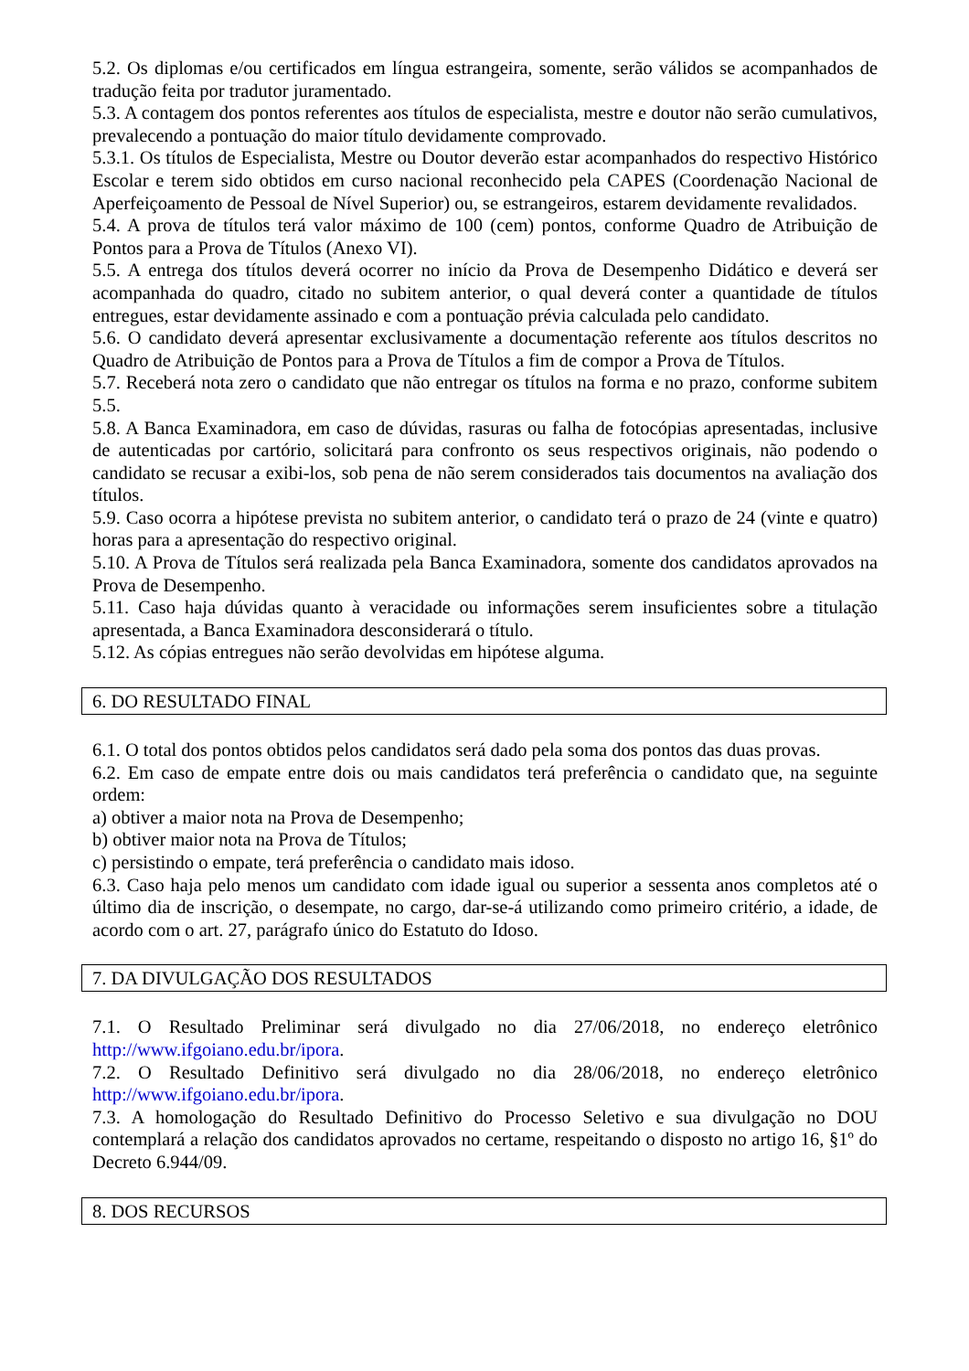5.2. Os diplomas e/ou certificados em língua estrangeira, somente, serão válidos se acompanhados de tradução feita por tradutor juramentado.
5.3. A contagem dos pontos referentes aos títulos de especialista, mestre e doutor não serão cumulativos, prevalecendo a pontuação do maior título devidamente comprovado.
5.3.1. Os títulos de Especialista, Mestre ou Doutor deverão estar acompanhados do respectivo Histórico Escolar e terem sido obtidos em curso nacional reconhecido pela CAPES (Coordenação Nacional de Aperfeiçoamento de Pessoal de Nível Superior) ou, se estrangeiros, estarem devidamente revalidados.
5.4. A prova de títulos terá valor máximo de 100 (cem) pontos, conforme Quadro de Atribuição de Pontos para a Prova de Títulos (Anexo VI).
5.5. A entrega dos títulos deverá ocorrer no início da Prova de Desempenho Didático e deverá ser acompanhada do quadro, citado no subitem anterior, o qual deverá conter a quantidade de títulos entregues, estar devidamente assinado e com a pontuação prévia calculada pelo candidato.
5.6. O candidato deverá apresentar exclusivamente a documentação referente aos títulos descritos no Quadro de Atribuição de Pontos para a Prova de Títulos a fim de compor a Prova de Títulos.
5.7. Receberá nota zero o candidato que não entregar os títulos na forma e no prazo, conforme subitem 5.5.
5.8. A Banca Examinadora, em caso de dúvidas, rasuras ou falha de fotocópias apresentadas, inclusive de autenticadas por cartório, solicitará para confronto os seus respectivos originais, não podendo o candidato se recusar a exibi-los, sob pena de não serem considerados tais documentos na avaliação dos títulos.
5.9. Caso ocorra a hipótese prevista no subitem anterior, o candidato terá o prazo de 24 (vinte e quatro) horas para a apresentação do respectivo original.
5.10. A Prova de Títulos será realizada pela Banca Examinadora, somente dos candidatos aprovados na Prova de Desempenho.
5.11. Caso haja dúvidas quanto à veracidade ou informações serem insuficientes sobre a titulação apresentada, a Banca Examinadora desconsiderará o título.
5.12. As cópias entregues não serão devolvidas em hipótese alguma.
6. DO RESULTADO FINAL
6.1. O total dos pontos obtidos pelos candidatos será dado pela soma dos pontos das duas provas.
6.2. Em caso de empate entre dois ou mais candidatos terá preferência o candidato que, na seguinte ordem:
a) obtiver a maior nota na Prova de Desempenho;
b) obtiver maior nota na Prova de Títulos;
c) persistindo o empate, terá preferência o candidato mais idoso.
6.3. Caso haja pelo menos um candidato com idade igual ou superior a sessenta anos completos até o último dia de inscrição, o desempate, no cargo, dar-se-á utilizando como primeiro critério, a idade, de acordo com o art. 27, parágrafo único do Estatuto do Idoso.
7. DA DIVULGAÇÃO DOS RESULTADOS
7.1. O Resultado Preliminar será divulgado no dia 27/06/2018, no endereço eletrônico http://www.ifgoiano.edu.br/ipora.
7.2. O Resultado Definitivo será divulgado no dia 28/06/2018, no endereço eletrônico http://www.ifgoiano.edu.br/ipora.
7.3. A homologação do Resultado Definitivo do Processo Seletivo e sua divulgação no DOU contemplará a relação dos candidatos aprovados no certame, respeitando o disposto no artigo 16, §1º do Decreto 6.944/09.
8. DOS RECURSOS